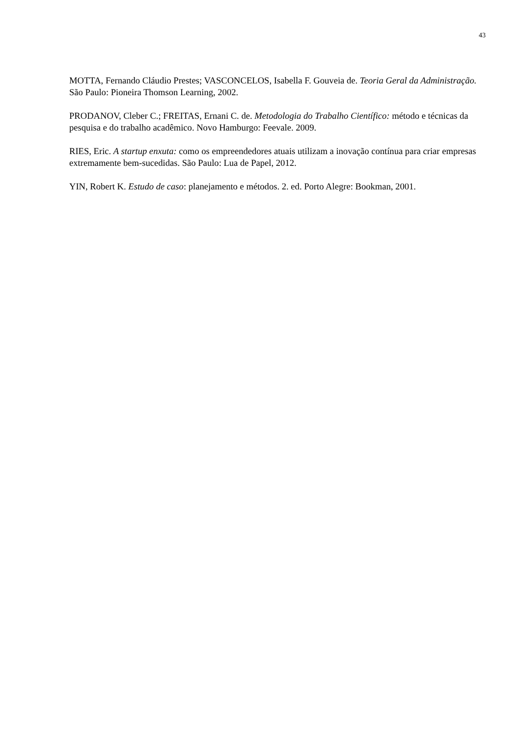43
MOTTA, Fernando Cláudio Prestes; VASCONCELOS, Isabella F. Gouveia de. Teoria Geral da Administração. São Paulo: Pioneira Thomson Learning, 2002.
PRODANOV, Cleber C.; FREITAS, Ernani C. de. Metodologia do Trabalho Científico: método e técnicas da pesquisa e do trabalho acadêmico. Novo Hamburgo: Feevale. 2009.
RIES, Eric. A startup enxuta: como os empreendedores atuais utilizam a inovação contínua para criar empresas extremamente bem-sucedidas. São Paulo: Lua de Papel, 2012.
YIN, Robert K. Estudo de caso: planejamento e métodos. 2. ed. Porto Alegre: Bookman, 2001.